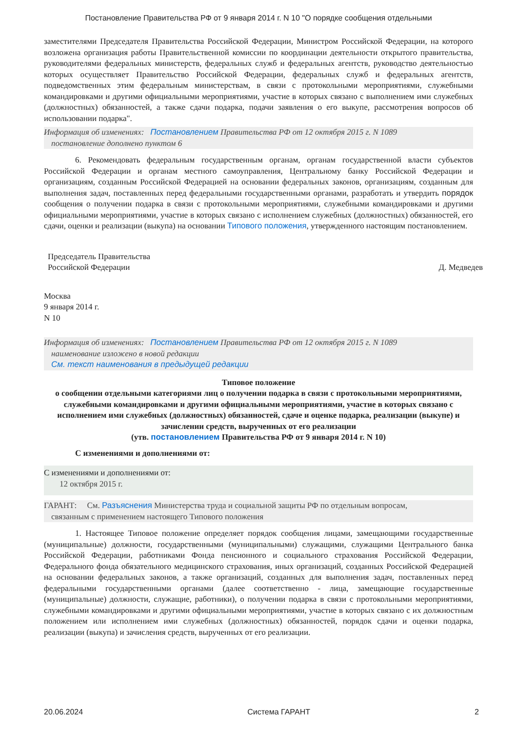Постановление Правительства РФ от 9 января 2014 г. N 10 "О порядке сообщения отдельными
заместителями Председателя Правительства Российской Федерации, Министром Российской Федерации, на которого возложена организация работы Правительственной комиссии по координации деятельности открытого правительства, руководителями федеральных министерств, федеральных служб и федеральных агентств, руководство деятельностью которых осуществляет Правительство Российской Федерации, федеральных служб и федеральных агентств, подведомственных этим федеральным министерствам, в связи с протокольными мероприятиями, служебными командировками и другими официальными мероприятиями, участие в которых связано с выполнением ими служебных (должностных) обязанностей, а также сдачи подарка, подачи заявления о его выкупе, рассмотрения вопросов об использовании подарка".
Информация об изменениях: Постановлением Правительства РФ от 12 октября 2015 г. N 1089
постановление дополнено пунктом 6
6. Рекомендовать федеральным государственным органам, органам государственной власти субъектов Российской Федерации и органам местного самоуправления, Центральному банку Российской Федерации и организациям, созданным Российской Федерацией на основании федеральных законов, организациям, созданным для выполнения задач, поставленных перед федеральными государственными органами, разработать и утвердить порядок сообщения о получении подарка в связи с протокольными мероприятиями, служебными командировками и другими официальными мероприятиями, участие в которых связано с исполнением служебных (должностных) обязанностей, его сдачи, оценки и реализации (выкупа) на основании Типового положения, утвержденного настоящим постановлением.
Председатель Правительства
Российской Федерации
Д. Медведев
Москва
9 января 2014 г.
N 10
Информация об изменениях: Постановлением Правительства РФ от 12 октября 2015 г. N 1089
наименование изложено в новой редакции
См. текст наименования в предыдущей редакции
Типовое положение
о сообщении отдельными категориями лиц о получении подарка в связи с протокольными мероприятиями, служебными командировками и другими официальными мероприятиями, участие в которых связано с исполнением ими служебных (должностных) обязанностей, сдаче и оценке подарка, реализации (выкупе) и зачислении средств, вырученных от его реализации
(утв. постановлением Правительства РФ от 9 января 2014 г. N 10)
С изменениями и дополнениями от:
С изменениями и дополнениями от:
12 октября 2015 г.
ГАРАНТ: См. Разъяснения Министерства труда и социальной защиты РФ по отдельным вопросам,
связанным с применением настоящего Типового положения
1. Настоящее Типовое положение определяет порядок сообщения лицами, замещающими государственные (муниципальные) должности, государственными (муниципальными) служащими, служащими Центрального банка Российской Федерации, работниками Фонда пенсионного и социального страхования Российской Федерации, Федерального фонда обязательного медицинского страхования, иных организаций, созданных Российской Федерацией на основании федеральных законов, а также организаций, созданных для выполнения задач, поставленных перед федеральными государственными органами (далее соответственно - лица, замещающие государственные (муниципальные) должности, служащие, работники), о получении подарка в связи с протокольными мероприятиями, служебными командировками и другими официальными мероприятиями, участие в которых связано с их должностным положением или исполнением ими служебных (должностных) обязанностей, порядок сдачи и оценки подарка, реализации (выкупа) и зачисления средств, вырученных от его реализации.
20.06.2024 Система ГАРАНТ 2